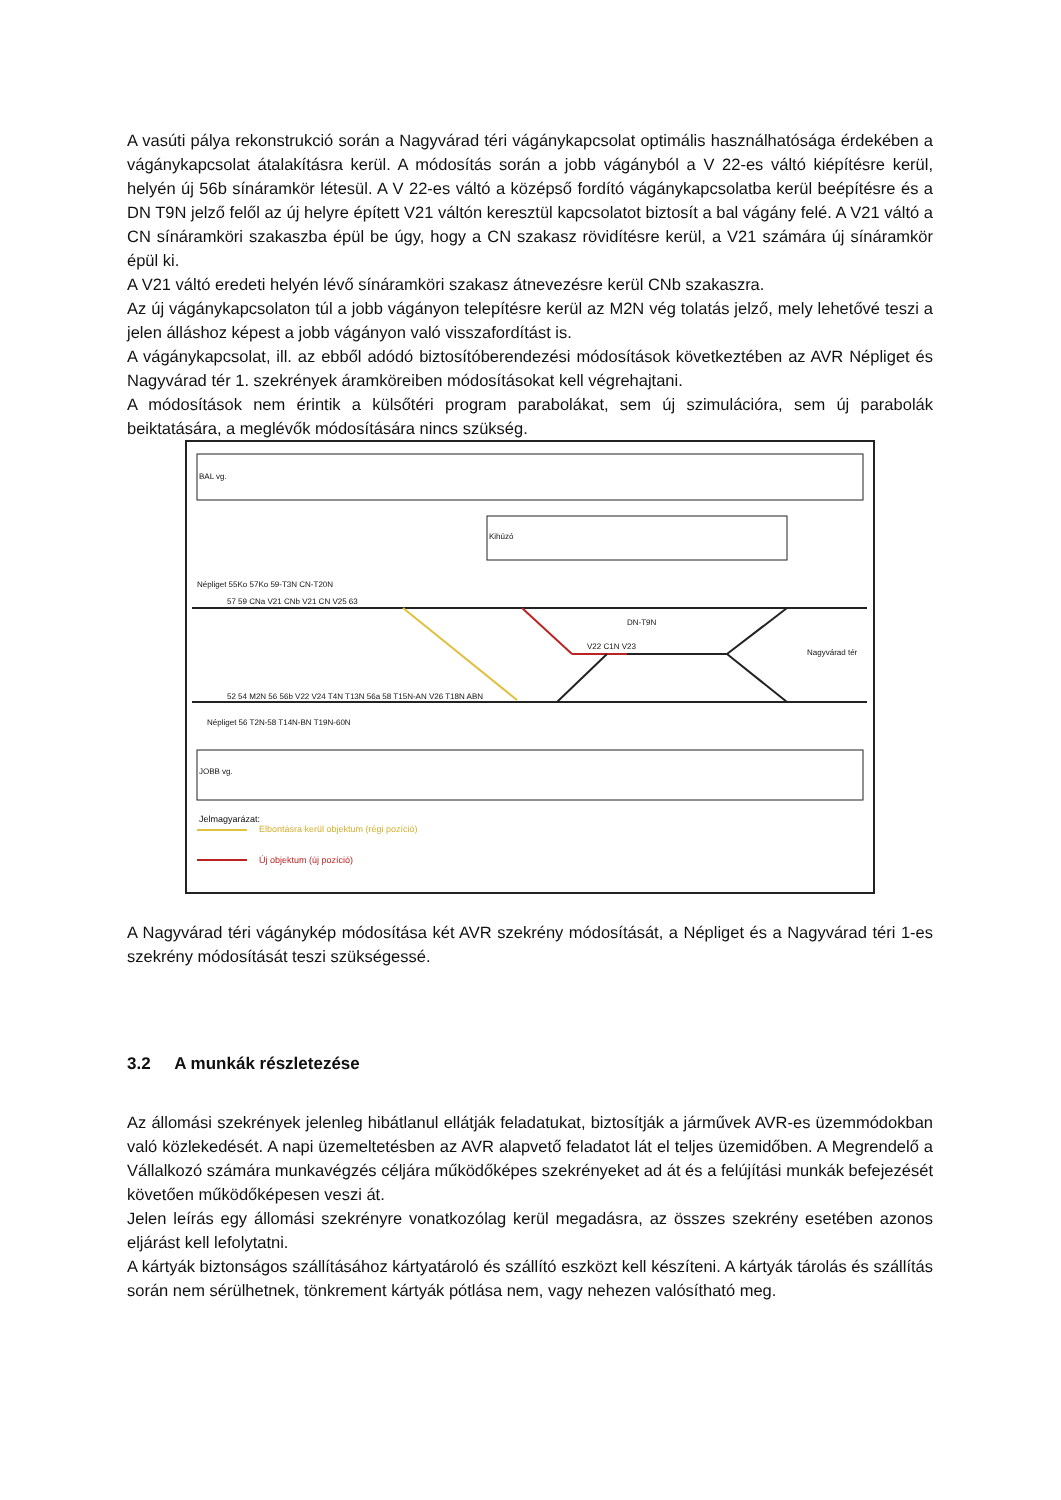A vasúti pálya rekonstrukció során a Nagyvárad téri vágánykapcsolat optimális használhatósága érdekében a vágánykapcsolat átalakításra kerül. A módosítás során a jobb vágányból a V 22-es váltó kiépítésre kerül, helyén új 56b sínáramkör létesül. A V 22-es váltó a középső fordító vágánykapcsolatba kerül beépítésre és a DN T9N jelző felől az új helyre épített V21 váltón keresztül kapcsolatot biztosít a bal vágány felé. A V21 váltó a CN sínáramköri szakaszba épül be úgy, hogy a CN szakasz rövidítésre kerül, a V21 számára új sínáramkör épül ki.
A V21 váltó eredeti helyén lévő sínáramköri szakasz átnevezésre kerül CNb szakaszra.
Az új vágánykapcsolaton túl a jobb vágányon telepítésre kerül az M2N vég tolatás jelző, mely lehetővé teszi a jelen álláshoz képest a jobb vágányon való visszafordítást is.
A vágánykapcsolat, ill. az ebből adódó biztosítóberendezési módosítások következtében az AVR Népliget és Nagyvárad tér 1. szekrények áramköreiben módosításokat kell végrehajtani.
A módosítások nem érintik a külsőtéri program parabolákat, sem új szimulációra, sem új parabolák beiktatására, a meglévők módosítására nincs szükség.
BAL vg.
Kihúzó
Népliget 55Ko 57Ko 59-T3N CN-T20N
57 59 CNa V21 CNb V21 CN V25 63
DN-T9N
Nagyvárad tér
V22 C1N V23
52 54 M2N 56 56b V22 V24 T4N T13N 56a 58 T15N-AN V26 T18N ABN
Népliget 56 T2N-58 T14N-BN T19N-60N
JOBB vg.
Jelmagyarázat:
Elbontásra kerül objektum (régi pozíció)
Új objektum (új pozíció)
A Nagyvárad téri vágánykép módosítása két AVR szekrény módosítását, a Népliget és a Nagyvárad téri 1-es szekrény módosítását teszi szükségessé.
3.2 A munkák részletezése
Az állomási szekrények jelenleg hibátlanul ellátják feladatukat, biztosítják a járművek AVR-es üzemmódokban való közlekedését. A napi üzemeltetésben az AVR alapvető feladatot lát el teljes üzemidőben. A Megrendelő a Vállalkozó számára munkavégzés céljára működőképes szekrényeket ad át és a felújítási munkák befejezését követően működőképesen veszi át.
Jelen leírás egy állomási szekrényre vonatkozólag kerül megadásra, az összes szekrény esetében azonos eljárást kell lefolytatni.
A kártyák biztonságos szállításához kártyatároló és szállító eszközt kell készíteni. A kártyák tárolás és szállítás során nem sérülhetnek, tönkrement kártyák pótlása nem, vagy nehezen valósítható meg.